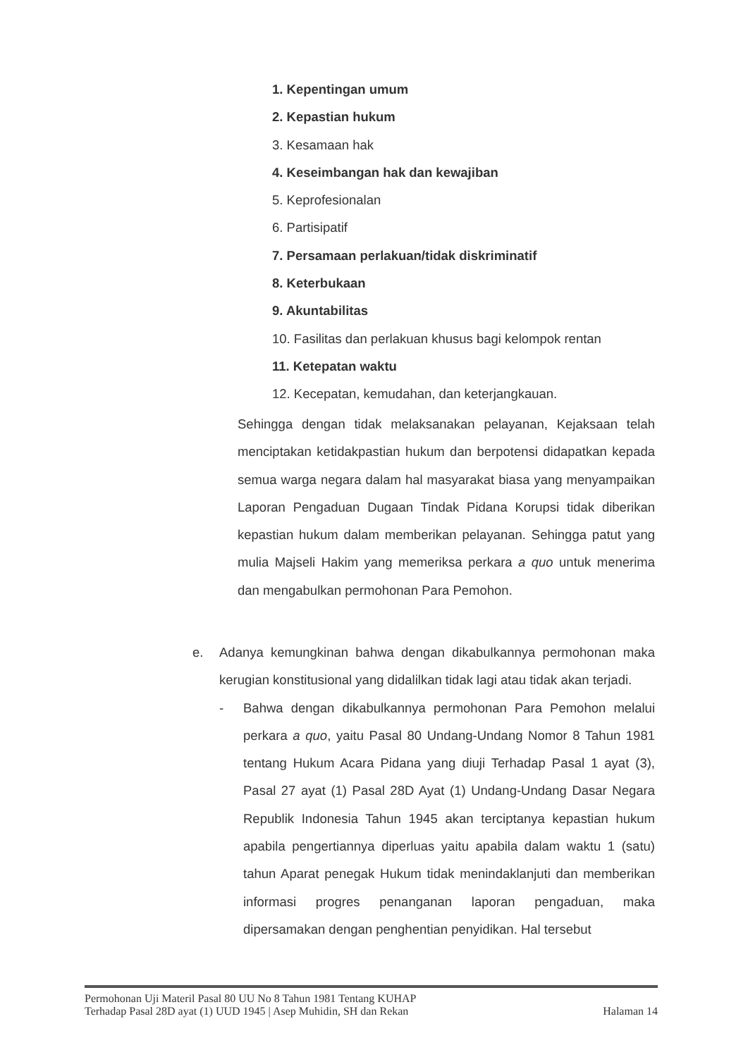1. Kepentingan umum
2. Kepastian hukum
3. Kesamaan hak
4. Keseimbangan hak dan kewajiban
5. Keprofesionalan
6. Partisipatif
7. Persamaan perlakuan/tidak diskriminatif
8. Keterbukaan
9. Akuntabilitas
10. Fasilitas dan perlakuan khusus bagi kelompok rentan
11. Ketepatan waktu
12. Kecepatan, kemudahan, dan keterjangkauan.
Sehingga dengan tidak melaksanakan pelayanan, Kejaksaan telah menciptakan ketidakpastian hukum dan berpotensi didapatkan kepada semua warga negara dalam hal masyarakat biasa yang menyampaikan Laporan Pengaduan Dugaan Tindak Pidana Korupsi tidak diberikan kepastian hukum dalam memberikan pelayanan. Sehingga patut yang mulia Majseli Hakim yang memeriksa perkara a quo untuk menerima dan mengabulkan permohonan Para Pemohon.
e. Adanya kemungkinan bahwa dengan dikabulkannya permohonan maka kerugian konstitusional yang didalilkan tidak lagi atau tidak akan terjadi.
- Bahwa dengan dikabulkannya permohonan Para Pemohon melalui perkara a quo, yaitu Pasal 80 Undang-Undang Nomor 8 Tahun 1981 tentang Hukum Acara Pidana yang diuji Terhadap Pasal 1 ayat (3), Pasal 27 ayat (1) Pasal 28D Ayat (1) Undang-Undang Dasar Negara Republik Indonesia Tahun 1945 akan terciptanya kepastian hukum apabila pengertiannya diperluas yaitu apabila dalam waktu 1 (satu) tahun Aparat penegak Hukum tidak menindaklanjuti dan memberikan informasi progres penanganan laporan pengaduan, maka dipersamakan dengan penghentian penyidikan. Hal tersebut
Permohonan Uji Materil Pasal 80 UU No 8 Tahun 1981 Tentang KUHAP
Terhadap Pasal 28D ayat (1) UUD 1945 | Asep Muhidin, SH dan Rekan Halaman 14